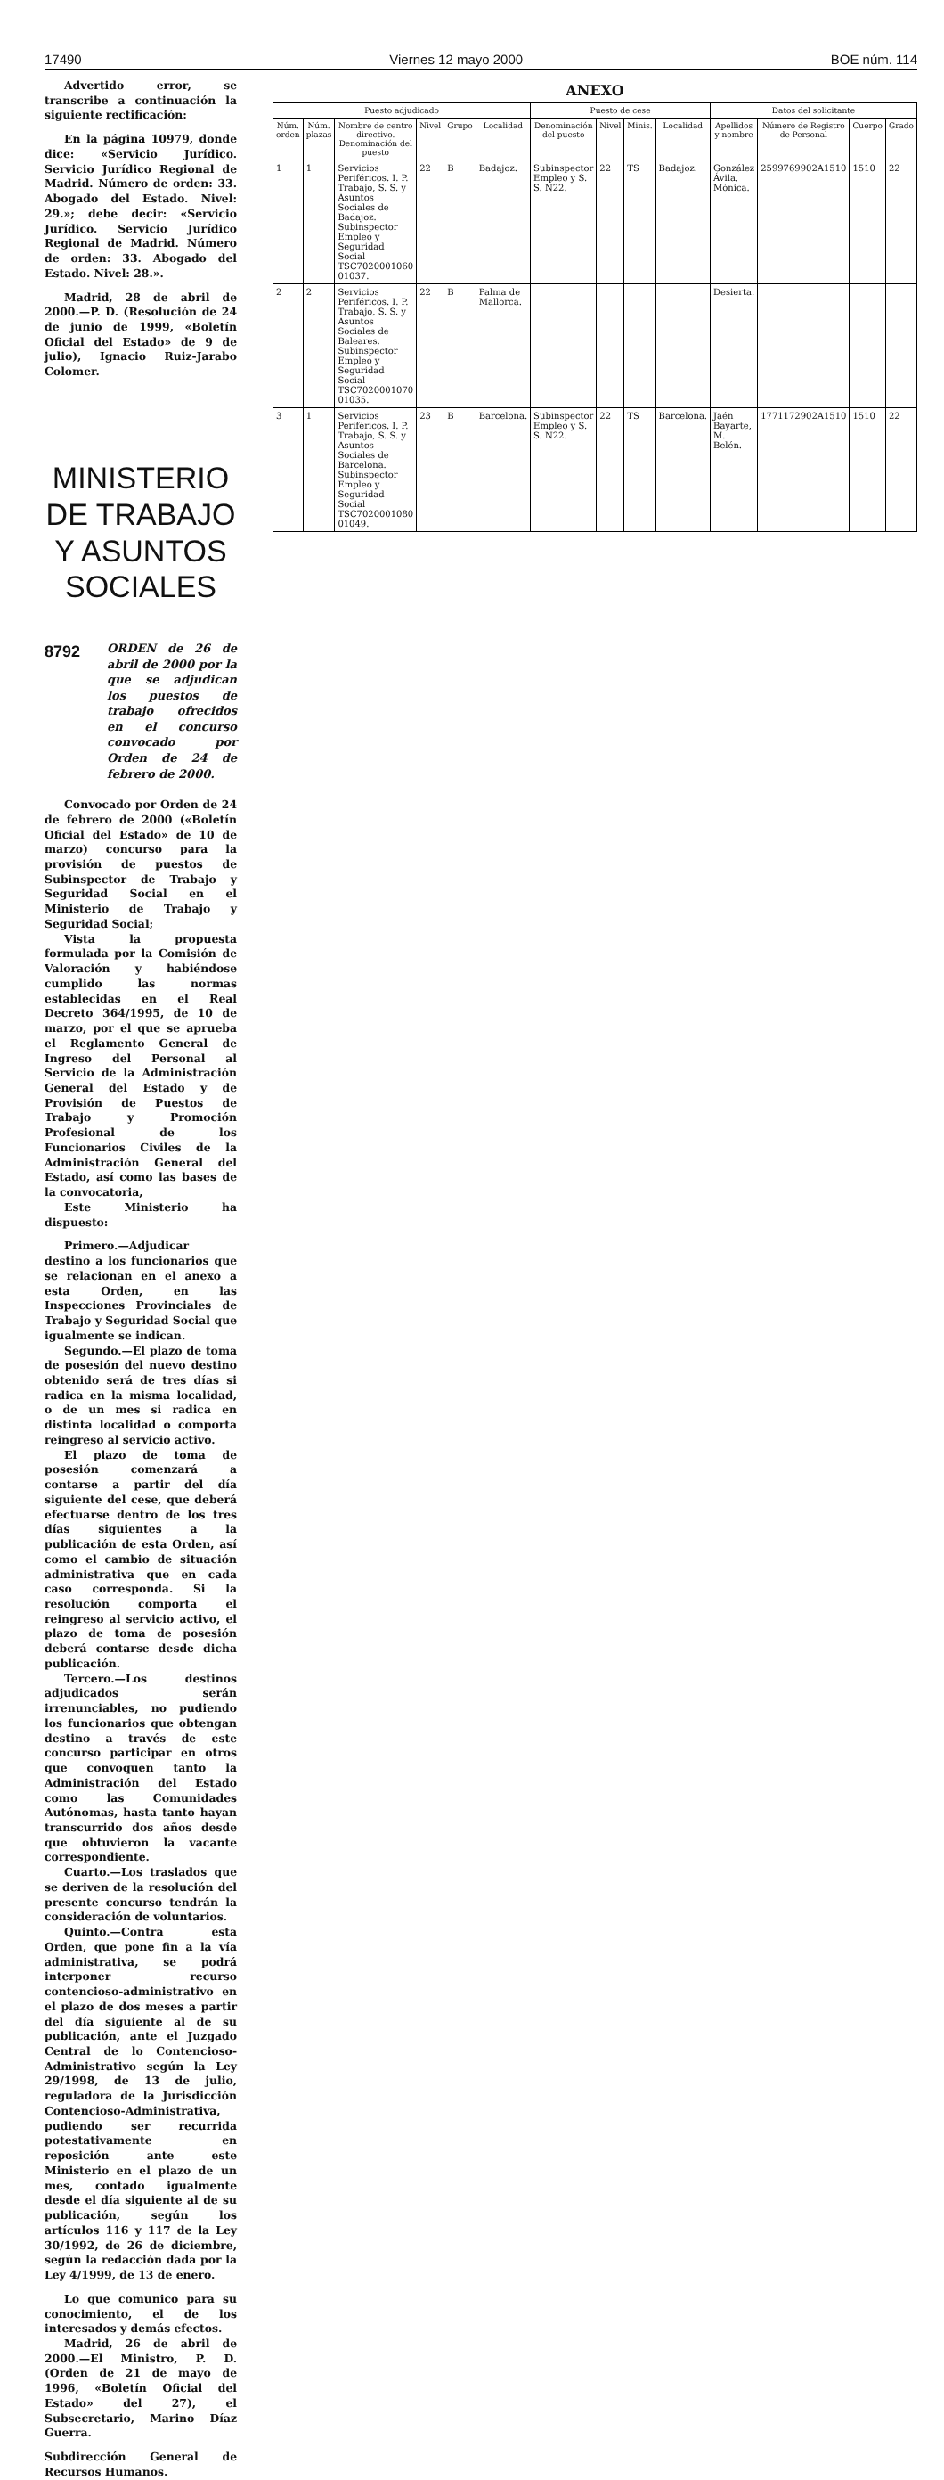17490 Viernes 12 mayo 2000 BOE núm. 114
Advertido error, se transcribe a continuación la siguiente rectificación:
En la página 10979, donde dice: «Servicio Jurídico. Servicio Jurídico Regional de Madrid. Número de orden: 33. Abogado del Estado. Nivel: 29.»; debe decir: «Servicio Jurídico. Servicio Jurídico Regional de Madrid. Número de orden: 33. Abogado del Estado. Nivel: 28.».
Madrid, 28 de abril de 2000.—P. D. (Resolución de 24 de junio de 1999, «Boletín Oficial del Estado» de 9 de julio), Ignacio Ruiz-Jarabo Colomer.
MINISTERIO DE TRABAJO
Y ASUNTOS SOCIALES
8792 ORDEN de 26 de abril de 2000 por la que se adjudican los puestos de trabajo ofrecidos en el concurso convocado por Orden de 24 de febrero de 2000.
Convocado por Orden de 24 de febrero de 2000 («Boletín Oficial del Estado» de 10 de marzo) concurso para la provisión de puestos de Subinspector de Trabajo y Seguridad Social en el Ministerio de Trabajo y Seguridad Social;
Vista la propuesta formulada por la Comisión de Valoración y habiéndose cumplido las normas establecidas en el Real Decreto 364/1995, de 10 de marzo, por el que se aprueba el Reglamento General de Ingreso del Personal al Servicio de la Administración General del Estado y de Provisión de Puestos de Trabajo y Promoción Profesional de los Funcionarios Civiles de la Administración General del Estado, así como las bases de la convocatoria,
Este Ministerio ha dispuesto:
Primero.—Adjudicar destino a los funcionarios que se relacionan en el anexo a esta Orden, en las Inspecciones Provinciales de Trabajo y Seguridad Social que igualmente se indican.
Segundo.—El plazo de toma de posesión del nuevo destino obtenido será de tres días si radica en la misma localidad, o de un mes si radica en distinta localidad o comporta reingreso al servicio activo.
El plazo de toma de posesión comenzará a contarse a partir del día siguiente del cese, que deberá efectuarse dentro de los tres días siguientes a la publicación de esta Orden, así como el cambio de situación administrativa que en cada caso corresponda. Si la resolución comporta el reingreso al servicio activo, el plazo de toma de posesión deberá contarse desde dicha publicación.
Tercero.—Los destinos adjudicados serán irrenunciables, no pudiendo los funcionarios que obtengan destino a través de este concurso participar en otros que convoquen tanto la Administración del Estado como las Comunidades Autónomas, hasta tanto hayan transcurrido dos años desde que obtuvieron la vacante correspondiente.
Cuarto.—Los traslados que se deriven de la resolución del presente concurso tendrán la consideración de voluntarios.
Quinto.—Contra esta Orden, que pone fin a la vía administrativa, se podrá interponer recurso contencioso-administrativo en el plazo de dos meses a partir del día siguiente al de su publicación, ante el Juzgado Central de lo Contencioso-Administrativo según la Ley 29/1998, de 13 de julio, reguladora de la Jurisdicción Contencioso-Administrativa, pudiendo ser recurrida potestativamente en reposición ante este Ministerio en el plazo de un mes, contado igualmente desde el día siguiente al de su publicación, según los artículos 116 y 117 de la Ley 30/1992, de 26 de diciembre, según la redacción dada por la Ley 4/1999, de 13 de enero.
Lo que comunico para su conocimiento, el de los interesados y demás efectos.
Madrid, 26 de abril de 2000.—El Ministro, P. D. (Orden de 21 de mayo de 1996, «Boletín Oficial del Estado» del 27), el Subsecretario, Marino Díaz Guerra.
Subdirección General de Recursos Humanos.
ANEXO
| Puesto adjudicado | | | | | | Puesto de cese | | | | Datos del solicitante | | | |
| --- | --- | --- | --- | --- | --- | --- | --- | --- | --- | --- | --- | --- | --- |
| Núm. orden | Núm. plazas | Nombre de centro directivo. Denominación del puesto | Nivel | Grupo | Localidad | Denominación del puesto | Nivel | Minis. | Localidad | Apellidos y nombre | Número de Registro de Personal | Cuerpo | Grado |
| 1 | 1 | Servicios Periféricos. I. P. Trabajo, S. S. y Asuntos Sociales de Badajoz. Subinspector Empleo y Seguridad Social TSC7020001060 01037. | 22 | B | Badajoz. | Subinspector Empleo y S. S. N22. | 22 | TS | Badajoz. | González Ávila, Mónica. | 2599769902A1510 | 1510 | 22 |
| 2 | 2 | Servicios Periféricos. I. P. Trabajo, S. S. y Asuntos Sociales de Baleares. Subinspector Empleo y Seguridad Social TSC7020001070 01035. | 22 | B | Palma de Mallorca. | | | | | Desierta. | | | |
| 3 | 1 | Servicios Periféricos. I. P. Trabajo, S. S. y Asuntos Sociales de Barcelona. Subinspector Empleo y Seguridad Social TSC7020001080 01049. | 23 | B | Barcelona. | Subinspector Empleo y S. S. N22. | 22 | TS | Barcelona. | Jaén Bayarte, M. Belén. | 1771172902A1510 | 1510 | 22 |